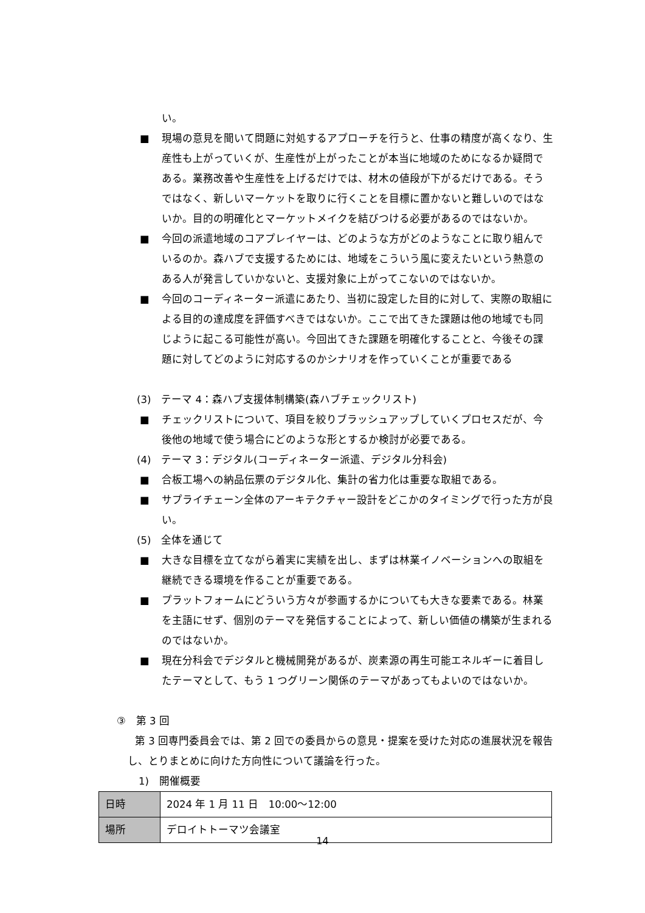い。
■ 現場の意見を聞いて問題に対処するアプローチを行うと、仕事の精度が高くなり、生産性も上がっていくが、生産性が上がったことが本当に地域のためになるか疑問である。業務改善や生産性を上げるだけでは、材木の値段が下がるだけである。そうではなく、新しいマーケットを取りに行くことを目標に置かないと難しいのではないか。目的の明確化とマーケットメイクを結びつける必要があるのではないか。
■ 今回の派遣地域のコアプレイヤーは、どのような方がどのようなことに取り組んでいるのか。森ハブで支援するためには、地域をこういう風に変えたいという熱意のある人が発言していかないと、支援対象に上がってこないのではないか。
■ 今回のコーディネーター派遣にあたり、当初に設定した目的に対して、実際の取組による目的の達成度を評価すべきではないか。ここで出てきた課題は他の地域でも同じように起こる可能性が高い。今回出てきた課題を明確化することと、今後その課題に対してどのように対応するのかシナリオを作っていくことが重要である
(3)　テーマ 4：森ハブ支援体制構築(森ハブチェックリスト)
■ チェックリストについて、項目を絞りブラッシュアップしていくプロセスだが、今後他の地域で使う場合にどのような形とするか検討が必要である。
(4)　テーマ 3：デジタル(コーディネーター派遣、デジタル分科会)
■ 合板工場への納品伝票のデジタル化、集計の省力化は重要な取組である。
■ サプライチェーン全体のアーキテクチャー設計をどこかのタイミングで行った方が良い。
(5)　全体を通じて
■ 大きな目標を立てながら着実に実績を出し、まずは林業イノベーションへの取組を継続できる環境を作ることが重要である。
■ プラットフォームにどういう方々が参画するかについても大きな要素である。林業を主語にせず、個別のテーマを発信することによって、新しい価値の構築が生まれるのではないか。
■ 現在分科会でデジタルと機械開発があるが、炭素源の再生可能エネルギーに着目したテーマとして、もう 1 つグリーン関係のテーマがあってもよいのではないか。
③　第 3 回
第 3 回専門委員会では、第 2 回での委員からの意見・提案を受けた対応の進展状況を報告し、とりまとめに向けた方向性について議論を行った。
1)　開催概要
| 日時 | 2024 年 1 月 11 日 10:00～12:00 |
| 場所 | デロイトトーマツ会議室 |
14